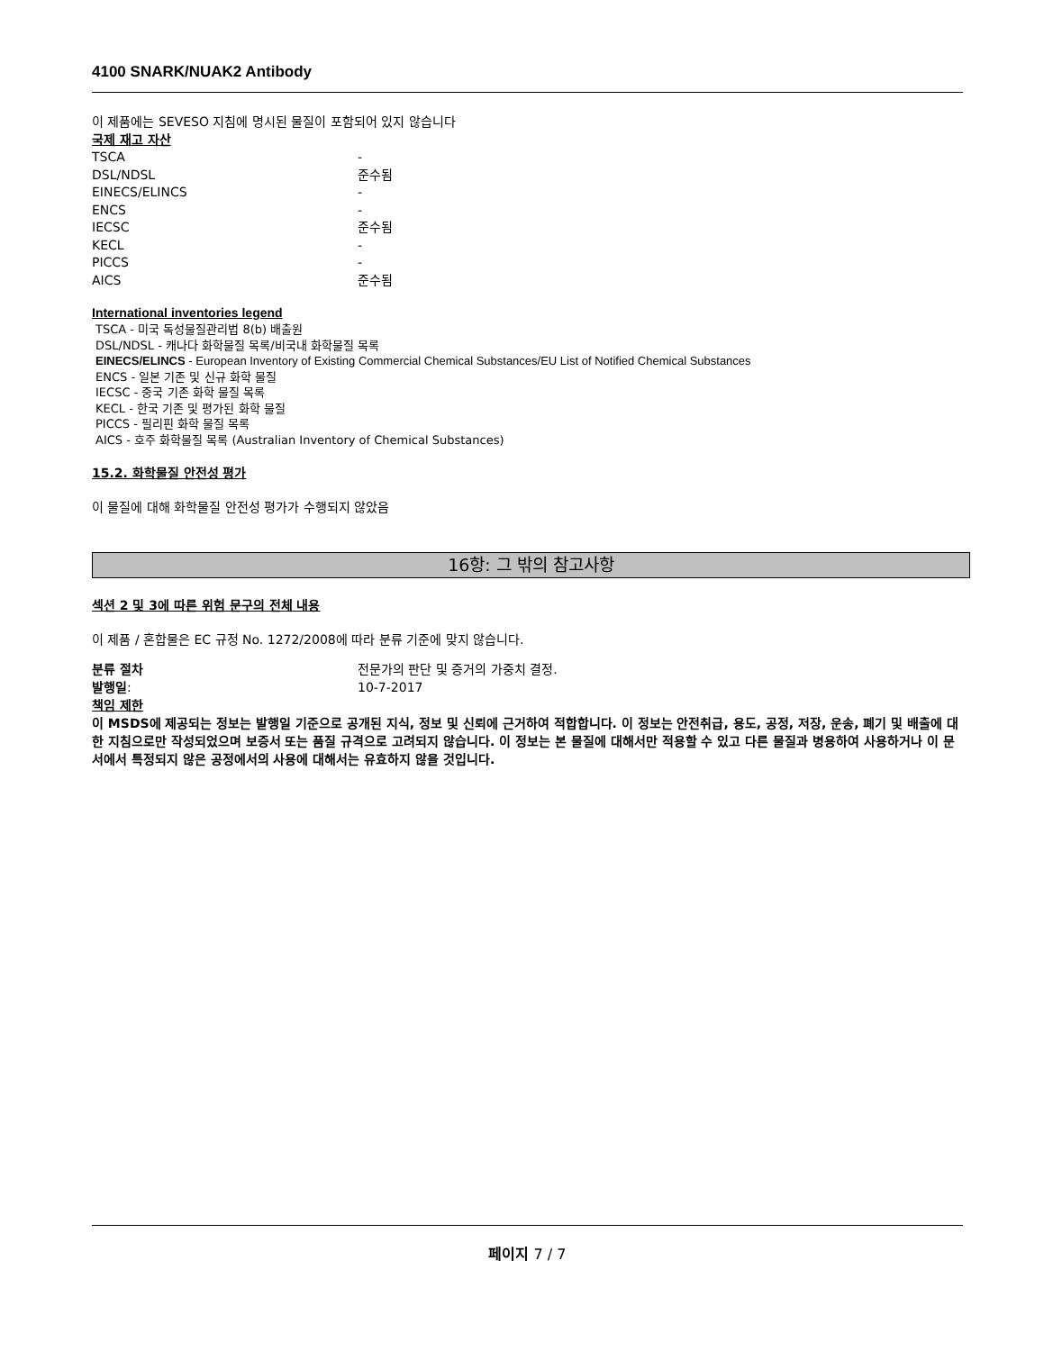4100 SNARK/NUAK2 Antibody
이 제품에는 SEVESO 지침에 명시된 물질이 포함되어 있지 않습니다
국제 재고 자산
| TSCA | - |
| DSL/NDSL | 준수됨 |
| EINECS/ELINCS | - |
| ENCS | - |
| IECSC | 준수됨 |
| KECL | - |
| PICCS | - |
| AICS | 준수됨 |
International inventories legend
TSCA - 미국 독성물질관리법 8(b) 배출원
DSL/NDSL - 캐나다 화학물질 목록/비국내 화학물질 목록
EINECS/ELINCS - European Inventory of Existing Commercial Chemical Substances/EU List of Notified Chemical Substances
ENCS - 일본 기존 및 신규 화학 물질
IECSC - 중국 기존 화학 물질 목록
KECL - 한국 기존 및 평가된 화학 물질
PICCS - 필리핀 화학 물질 목록
AICS - 호주 화학물질 목록 (Australian Inventory of Chemical Substances)
15.2. 화학물질 안전성 평가
이 물질에 대해 화학물질 안전성 평가가 수행되지 않았음
16항: 그 밖의 참고사항
섹션 2 및 3에 따른 위험 문구의 전체 내용
이 제품 / 혼합물은 EC 규정 No. 1272/2008에 따라 분류 기준에 맞지 않습니다.
| 분류 절차 | 전문가의 판단 및 증거의 가중치 결정. |
| 발행일 : | 10-7-2017 |
책임 제한
이 MSDS에 제공되는 정보는 발행일 기준으로 공개된 지식, 정보 및 신뢰에 근거하여 적합합니다. 이 정보는 안전취급, 용도, 공정, 저장, 운송, 폐기 및 배출에 대한 지침으로만 작성되었으며 보증서 또는 품질 규격으로 고려되지 않습니다. 이 정보는 본 물질에 대해서만 적용할 수 있고 다른 물질과 병용하여 사용하거나 이 문서에서 특정되지 않은 공정에서의 사용에 대해서는 유효하지 않을 것입니다.
페이지 7 / 7